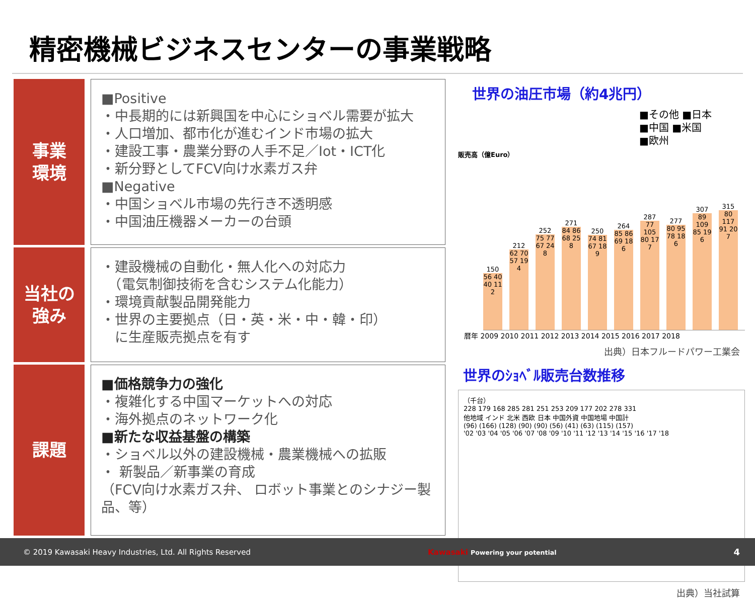精密機械ビジネスセンターの事業戦略
事業
環境
■Positive
・中長期的には新興国を中心にショベル需要が拡大
・人口増加、都市化が進むインド市場の拡大
・建設工事・農業分野の人手不足／Iot・ICT化
・新分野としてFCV向け水素ガス弁
■Negative
・中国ショベル市場の先行き不透明感
・中国油圧機器メーカーの台頭
当社の
強み
・建設機械の自動化・無人化への対応力
　（電気制御技術を含むシステム化能力）
・環境貢献製品開発能力
・世界の主要拠点（日・英・米・中・韓・印）
　に生産販売拠点を有す
課題
■価格競争力の強化
・複雑化する中国マーケットへの対応
・海外拠点のネットワーク化
■新たな収益基盤の構築
・ショベル以外の建設機械・農業機械への拡販
・ 新製品／新事業の育成
（FCV向け水素ガス弁、 ロボット事業とのシナジー製品、等）
世界の油圧市場（約4兆円）
■その他 ■日本
■中国 ■米国
■欧州
販売高（億Euro）
150
56 40 40 11 2
212
62 70 57 19 4
252
75 77 67 24 8
271
84 86 68 25 8
250
74 81 67 18 9
264
85 86 69 18 6
287
77 105 80 17 7
277
80 95 78 18 6
307
89 109 85 19 6
315
80 117 91 20 7
暦年 2009 2010 2011 2012 2013 2014 2015 2016 2017 2018
出典）日本フルードパワー工業会
世界のｼｮﾍﾞﾙ販売台数推移
（千台）
228 179 168 285 281 251 253 209 177 202 278 331
他地域 インド 北米 西欧 日本 中国外資 中国地場 中国計
(96) (166) (128) (90) (90) (56) (41) (63) (115) (157)
'02 '03 '04 '05 '06 '07 '08 '09 '10 '11 '12 '13 '14 '15 '16 '17 '18
出典）当社試算
© 2019 Kawasaki Heavy Industries, Ltd. All Rights Reserved Kawasaki Powering your potential 4